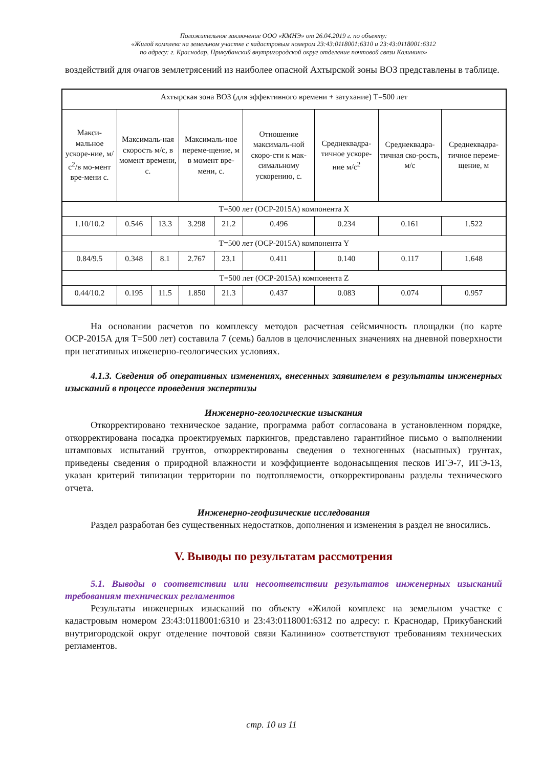Положительное заключение ООО «КМНЭ» от 26.04.2019 г. по объекту:
«Жилой комплекс на земельном участке с кадастровым номером 23:43:0118001:6310 и 23:43:0118001:6312
по адресу: г. Краснодар, Прикубанский внутригородской округ отделение почтовой связи Калинино»
воздействий для очагов землетрясений из наиболее опасной Ахтырской зоны ВОЗ представлены в таблице.
| Ахтырская зона ВОЗ (для эффективного времени + затухание) T=500 лет | | | | | | | | |
| --- | --- | --- | --- | --- | --- | --- | --- | --- |
| Макси-мальное ускоре-ние, м/с<sup>2</sup>/в мо-мент вре-мени с. | Максималь-ная скорость м/с, в момент времени, с. | | Максималь-ное переме-щение, м в момент вре-мени, с. | | Отношение максималь-ной скоро-сти к мак-симальному ускорению, с. | Среднеквадра-тичное ускоре-ние м/с<sup>2</sup> | Среднеквадра-тичная ско-рость, м/с | Среднеквадра-тичное переме-щение, м |
| T=500 лет (ОСР-2015А) компонента X | | | | | | | | |
| 1.10/10.2 | 0.546 | 13.3 | 3.298 | 21.2 | 0.496 | 0.234 | 0.161 | 1.522 |
| T=500 лет (ОСР-2015А) компонента Y | | | | | | | | |
| 0.84/9.5 | 0.348 | 8.1 | 2.767 | 23.1 | 0.411 | 0.140 | 0.117 | 1.648 |
| T=500 лет (ОСР-2015А) компонента Z | | | | | | | | |
| 0.44/10.2 | 0.195 | 11.5 | 1.850 | 21.3 | 0.437 | 0.083 | 0.074 | 0.957 |
На основании расчетов по комплексу методов расчетная сейсмичность площадки (по карте ОСР-2015А для T=500 лет) составила 7 (семь) баллов в целочисленных значениях на дневной поверхности при негативных инженерно-геологических условиях.
4.1.3. Сведения об оперативных изменениях, внесенных заявителем в результаты инженерных изысканий в процессе проведения экспертизы
Инженерно-геологические изыскания
Откорректировано техническое задание, программа работ согласована в установленном порядке, откорректирована посадка проектируемых паркингов, представлено гарантийное письмо о выполнении штамповых испытаний грунтов, откорректированы сведения о техногенных (насыпных) грунтах, приведены сведения о природной влажности и коэффициенте водонасыщения песков ИГЭ-7, ИГЭ-13, указан критерий типизации территории по подтопляемости, откорректированы разделы технического отчета.
Инженерно-геофизические исследования
Раздел разработан без существенных недостатков, дополнения и изменения в раздел не вносились.
V. Выводы по результатам рассмотрения
5.1. Выводы о соответствии или несоответствии результатов инженерных изысканий требованиям технических регламентов
Результаты инженерных изысканий по объекту «Жилой комплекс на земельном участке с кадастровым номером 23:43:0118001:6310 и 23:43:0118001:6312 по адресу: г. Краснодар, Прикубанский внутригородской округ отделение почтовой связи Калинино» соответствуют требованиям технических регламентов.
стр. 10 из 11